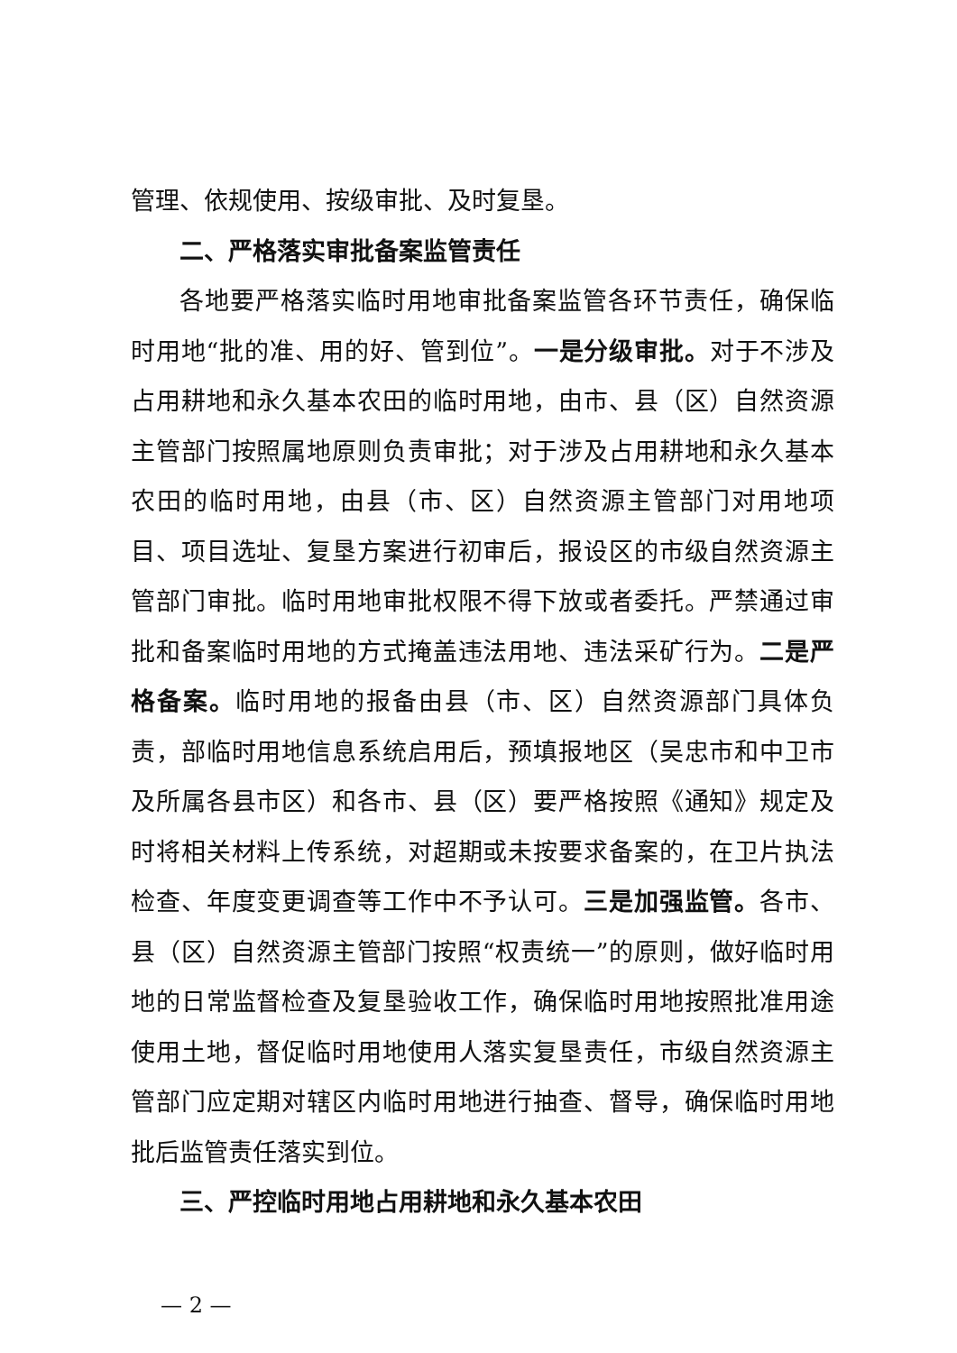管理、依规使用、按级审批、及时复垦。
二、严格落实审批备案监管责任
各地要严格落实临时用地审批备案监管各环节责任，确保临时用地“批的准、用的好、管到位”。一是分级审批。对于不涉及占用耕地和永久基本农田的临时用地，由市、县（区）自然资源主管部门按照属地原则负责审批；对于涉及占用耕地和永久基本农田的临时用地，由县（市、区）自然资源主管部门对用地项目、项目选址、复垦方案进行初审后，报设区的市级自然资源主管部门审批。临时用地审批权限不得下放或者委托。严禁通过审批和备案临时用地的方式掩盖违法用地、违法采矿行为。二是严格备案。临时用地的报备由县（市、区）自然资源部门具体负责，部临时用地信息系统启用后，预填报地区（吴忠市和中卫市及所属各县市区）和各市、县（区）要严格按照《通知》规定及时将相关材料上传系统，对超期或未按要求备案的，在卫片执法检查、年度变更调查等工作中不予认可。三是加强监管。各市、县（区）自然资源主管部门按照“权责统一”的原则，做好临时用地的日常监督检查及复垦验收工作，确保临时用地按照批准用途使用土地，督促临时用地使用人落实复垦责任，市级自然资源主管部门应定期对辖区内临时用地进行抽查、督导，确保临时用地批后监管责任落实到位。
三、严控临时用地占用耕地和永久基本农田
— 2 —